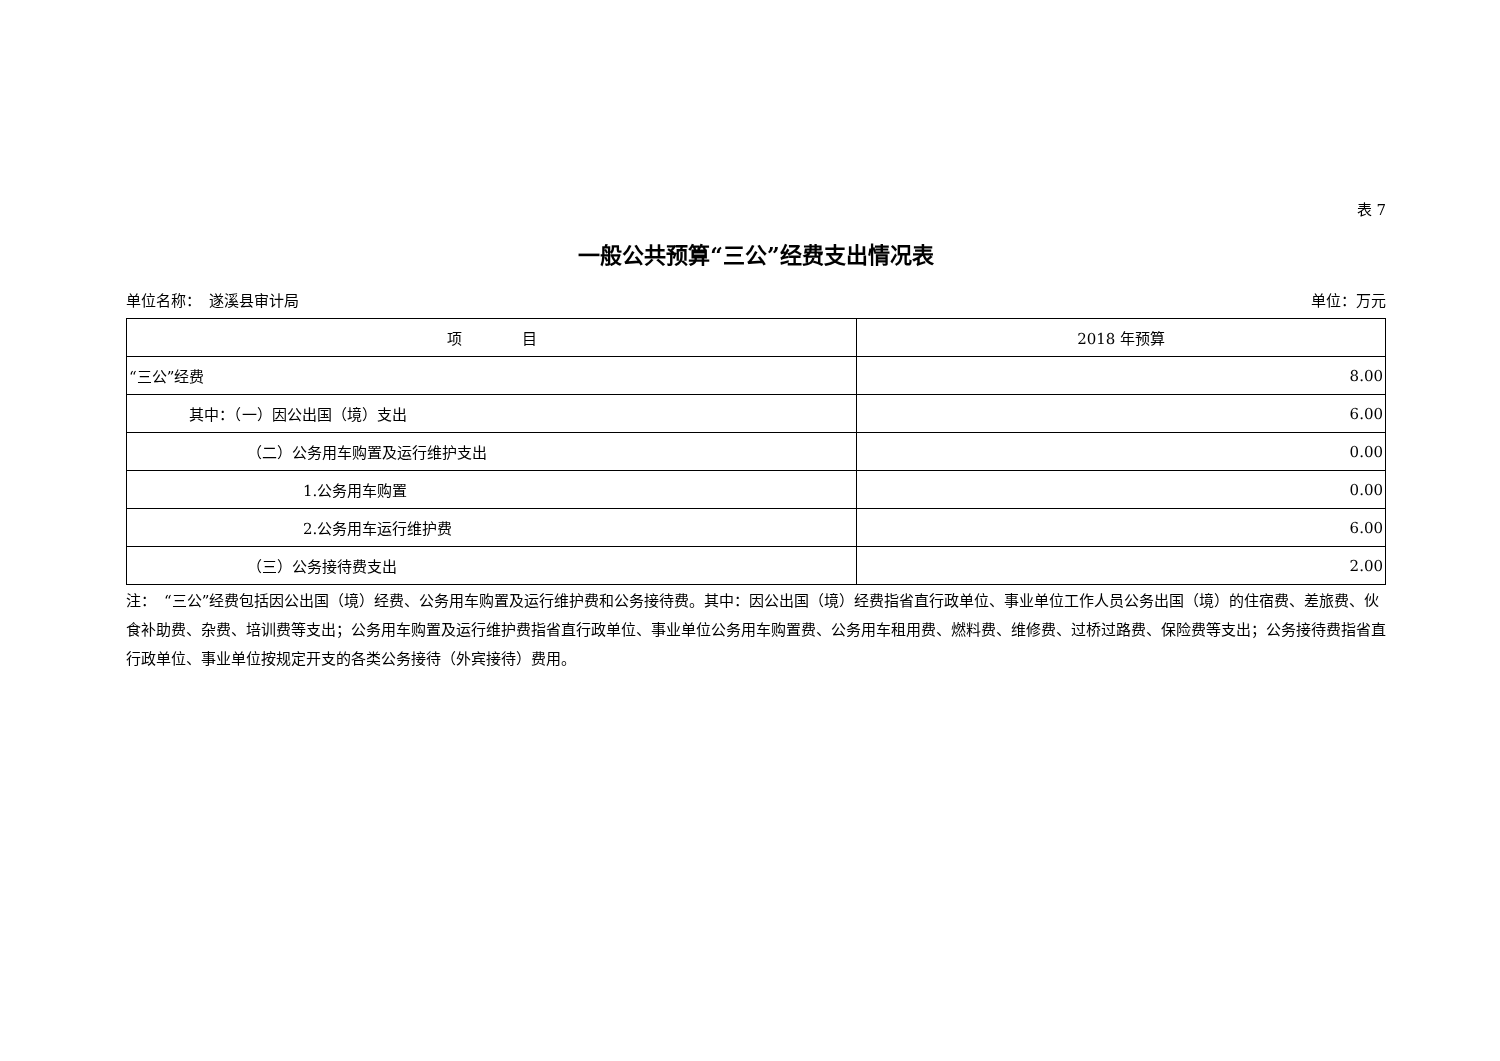表 7
一般公共预算“三公”经费支出情况表
单位名称：　遂溪县审计局 单位：万元
| 项 目 | 2018 年预算 |
| --- | --- |
| “三公”经费 | 8.00 |
| 其中：（一）因公出国（境）支出 | 6.00 |
| （二）公务用车购置及运行维护支出 | 0.00 |
| 1.公务用车购置 | 0.00 |
| 2.公务用车运行维护费 | 6.00 |
| （三）公务接待费支出 | 2.00 |
注：　“三公”经费包括因公出国（境）经费、公务用车购置及运行维护费和公务接待费。其中：因公出国（境）经费指省直行政单位、事业单位工作人员公务出国（境）的住宿费、差旅费、伙食补助费、杂费、培训费等支出；公务用车购置及运行维护费指省直行政单位、事业单位公务用车购置费、公务用车租用费、燃料费、维修费、过桥过路费、保险费等支出；公务接待费指省直行政单位、事业单位按规定开支的各类公务接待（外宾接待）费用。